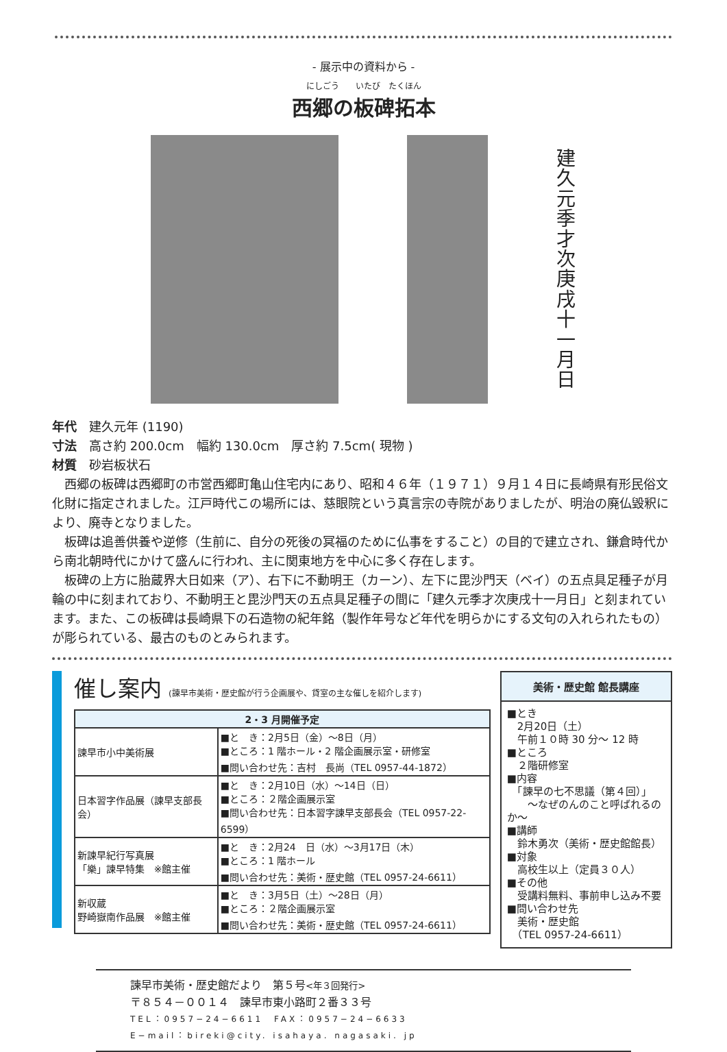- 展示中の資料から -
にしごう　　いたび　たくほん
西郷の板碑拓本
建久元季才次庚戌十一月日
年代　建久元年 (1190)
寸法　高さ約 200.0cm　幅約 130.0cm　厚さ約 7.5cm( 現物 )
材質　砂岩板状石
西郷の板碑は西郷町の市営西郷町亀山住宅内にあり、昭和４６年（１９７１）９月１４日に長崎県有形民俗文化財に指定されました。江戸時代この場所には、慈眼院という真言宗の寺院がありましたが、明治の廃仏毀釈により、廃寺となりました。
板碑は追善供養や逆修（生前に、自分の死後の冥福のために仏事をすること）の目的で建立され、鎌倉時代から南北朝時代にかけて盛んに行われ、主に関東地方を中心に多く存在します。
板碑の上方に胎蔵界大日如来（ア）、右下に不動明王（カーン）、左下に毘沙門天（ベイ）の五点具足種子が月輪の中に刻まれており、不動明王と毘沙門天の五点具足種子の間に「建久元季才次庚戌十一月日」と刻まれています。また、この板碑は長崎県下の石造物の紀年銘（製作年号など年代を明らかにする文句の入れられたもの）が彫られている、最古のものとみられます。
催し案内 (諫早市美術・歴史館が行う企画展や、貸室の主な催しを紹介します)
| 2・3 月開催予定 | |
| --- | --- |
| 諫早市小中美術展 | ■と き：2月5日（金）～8日（月） ■ところ：1 階ホール・2 階企画展示室・研修室 ■問い合わせ先：吉村 長尚（TEL 0957-44-1872） |
| 日本習字作品展（諫早支部長会） | ■と き：2月10日（水）～14日（日） ■ところ：２階企画展示室 ■問い合わせ先：日本習字諫早支部長会（TEL 0957-22-6599） |
| 新諫早紀行写真展 「樂」諫早特集 ※館主催 | ■と き：2月24 日（水）～3月17日（木） ■ところ：1 階ホール ■問い合わせ先：美術・歴史館（TEL 0957-24-6611） |
| 新収蔵 野崎嶽南作品展 ※館主催 | ■と き：3月5日（土）～28日（月） ■ところ：２階企画展示室 ■問い合わせ先：美術・歴史館（TEL 0957-24-6611） |
美術・歴史館 館長講座
■とき
　2月20日（土）
　午前１０時 30 分～ 12 時
■ところ
　２階研修室
■内容
　「諫早の七不思議（第４回）」
　　～なぜのんのこと呼ばれるのか～
■講師
　鈴木勇次（美術・歴史館館長）
■対象
　高校生以上（定員３０人）
■その他
　受講料無料、事前申し込み不要
■問い合わせ先
　美術・歴史館
　（TEL 0957-24-6611）
諫早市美術・歴史館だより　第５号<年３回発行>
〒８５４－００１４　諫早市東小路町２番３３号
TEL：0957−24−6611　FAX：0957−24−6633
E−mail：bireki@city. isahaya. nagasaki. jp